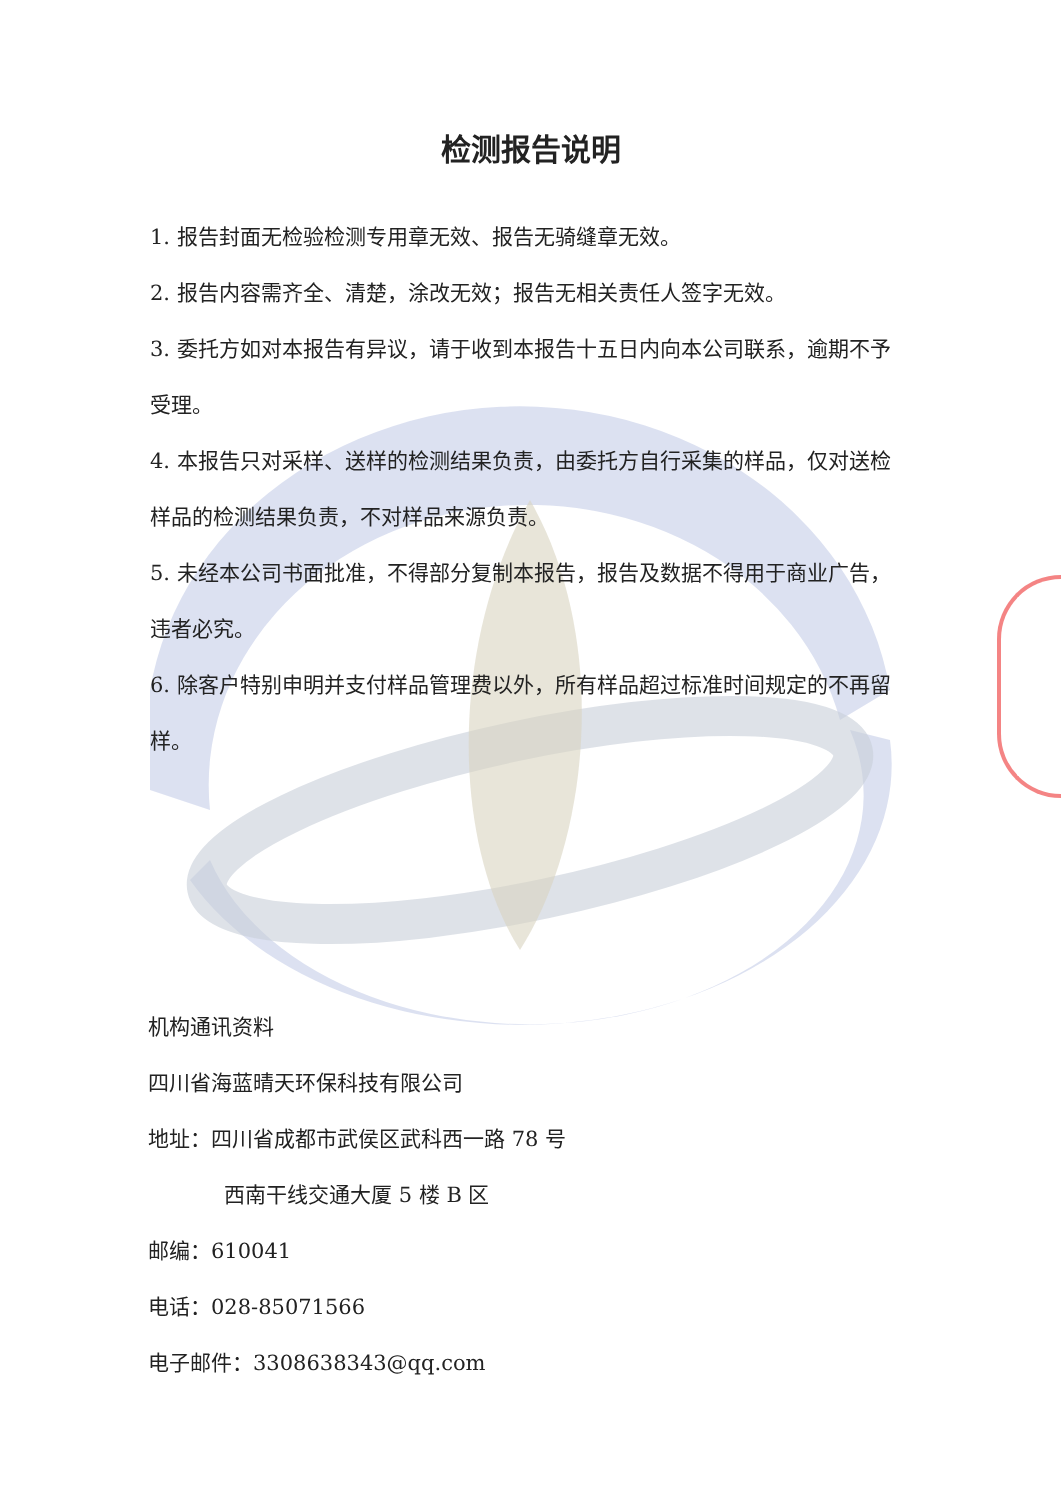检测报告说明
1. 报告封面无检验检测专用章无效、报告无骑缝章无效。
2. 报告内容需齐全、清楚，涂改无效；报告无相关责任人签字无效。
3. 委托方如对本报告有异议，请于收到本报告十五日内向本公司联系，逾期不予受理。
4. 本报告只对采样、送样的检测结果负责，由委托方自行采集的样品，仅对送检样品的检测结果负责，不对样品来源负责。
5. 未经本公司书面批准，不得部分复制本报告，报告及数据不得用于商业广告，违者必究。
6. 除客户特别申明并支付样品管理费以外，所有样品超过标准时间规定的不再留样。
机构通讯资料
四川省海蓝晴天环保科技有限公司
地址：四川省成都市武侯区武科西一路 78 号
西南干线交通大厦 5 楼 B 区
邮编：610041
电话：028-85071566
电子邮件：3308638343@qq.com